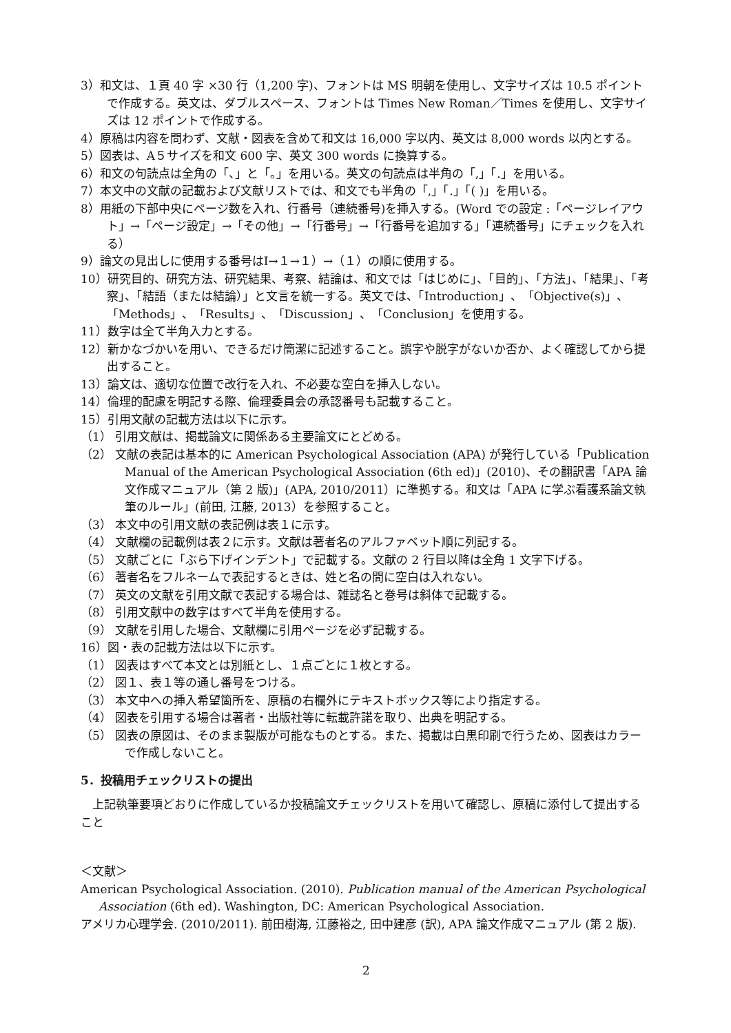3）和文は、１頁 40 字 ×30 行（1,200 字)、フォントは MS 明朝を使用し、文字サイズは 10.5 ポイントで作成する。英文は、ダブルスペース、フォントは Times New Roman／Times を使用し、文字サイズは 12 ポイントで作成する。
4）原稿は内容を問わず、文献・図表を含めて和文は 16,000 字以内、英文は 8,000 words 以内とする。
5）図表は、A５サイズを和文 600 字、英文 300 words に換算する。
6）和文の句読点は全角の「、」と「。」を用いる。英文の句読点は半角の「,」「.」を用いる。
7）本文中の文献の記載および文献リストでは、和文でも半角の「,」「.」「( )」を用いる。
8）用紙の下部中央にページ数を入れ、行番号（連続番号)を挿入する。(Word での設定 :「ページレイアウト」→「ページ設定」→「その他」→「行番号」→「行番号を追加する」「連続番号」にチェックを入れる）
9）論文の見出しに使用する番号はⅠ→１→１）→（１）の順に使用する。
10）研究目的、研究方法、研究結果、考察、結論は、和文では「はじめに」、「目的」、「方法」、「結果」、「考察」、「結語（または結論）」と文言を統一する。英文では、「Introduction」、「Objective(s)」、「Methods」、「Results」、「Discussion」、「Conclusion」を使用する。
11）数字は全て半角入力とする。
12）新かなづかいを用い、できるだけ簡潔に記述すること。誤字や脱字がないか否か、よく確認してから提出すること。
13）論文は、適切な位置で改行を入れ、不必要な空白を挿入しない。
14）倫理的配慮を明記する際、倫理委員会の承認番号も記載すること。
15）引用文献の記載方法は以下に示す。
（1） 引用文献は、掲載論文に関係ある主要論文にとどめる。
（2） 文献の表記は基本的に American Psychological Association (APA) が発行している「Publication Manual of the American Psychological Association (6th ed)」(2010)、その翻訳書「APA 論文作成マニュアル（第 2 版)」(APA, 2010/2011）に準拠する。和文は「APA に学ぶ看護系論文執筆のルール」(前田, 江藤, 2013）を参照すること。
（3） 本文中の引用文献の表記例は表１に示す。
（4） 文献欄の記載例は表２に示す。文献は著者名のアルファベット順に列記する。
（5） 文献ごとに「ぶら下げインデント」で記載する。文献の 2 行目以降は全角 1 文字下げる。
（6） 著者名をフルネームで表記するときは、姓と名の間に空白は入れない。
（7） 英文の文献を引用文献で表記する場合は、雑誌名と巻号は斜体で記載する。
（8） 引用文献中の数字はすべて半角を使用する。
（9） 文献を引用した場合、文献欄に引用ページを必ず記載する。
16）図・表の記載方法は以下に示す。
（1） 図表はすべて本文とは別紙とし、１点ごとに１枚とする。
（2） 図１、表１等の通し番号をつける。
（3） 本文中への挿入希望箇所を、原稿の右欄外にテキストボックス等により指定する。
（4） 図表を引用する場合は著者・出版社等に転載許諾を取り、出典を明記する。
（5） 図表の原図は、そのまま製版が可能なものとする。また、掲載は白黒印刷で行うため、図表はカラーで作成しないこと。
5．投稿用チェックリストの提出
上記執筆要項どおりに作成しているか投稿論文チェックリストを用いて確認し、原稿に添付して提出すること
＜文献＞
American Psychological Association. (2010). Publication manual of the American Psychological Association (6th ed). Washington, DC: American Psychological Association.
アメリカ心理学会. (2010/2011). 前田樹海, 江藤裕之, 田中建彦 (訳), APA 論文作成マニュアル (第 2 版).
2